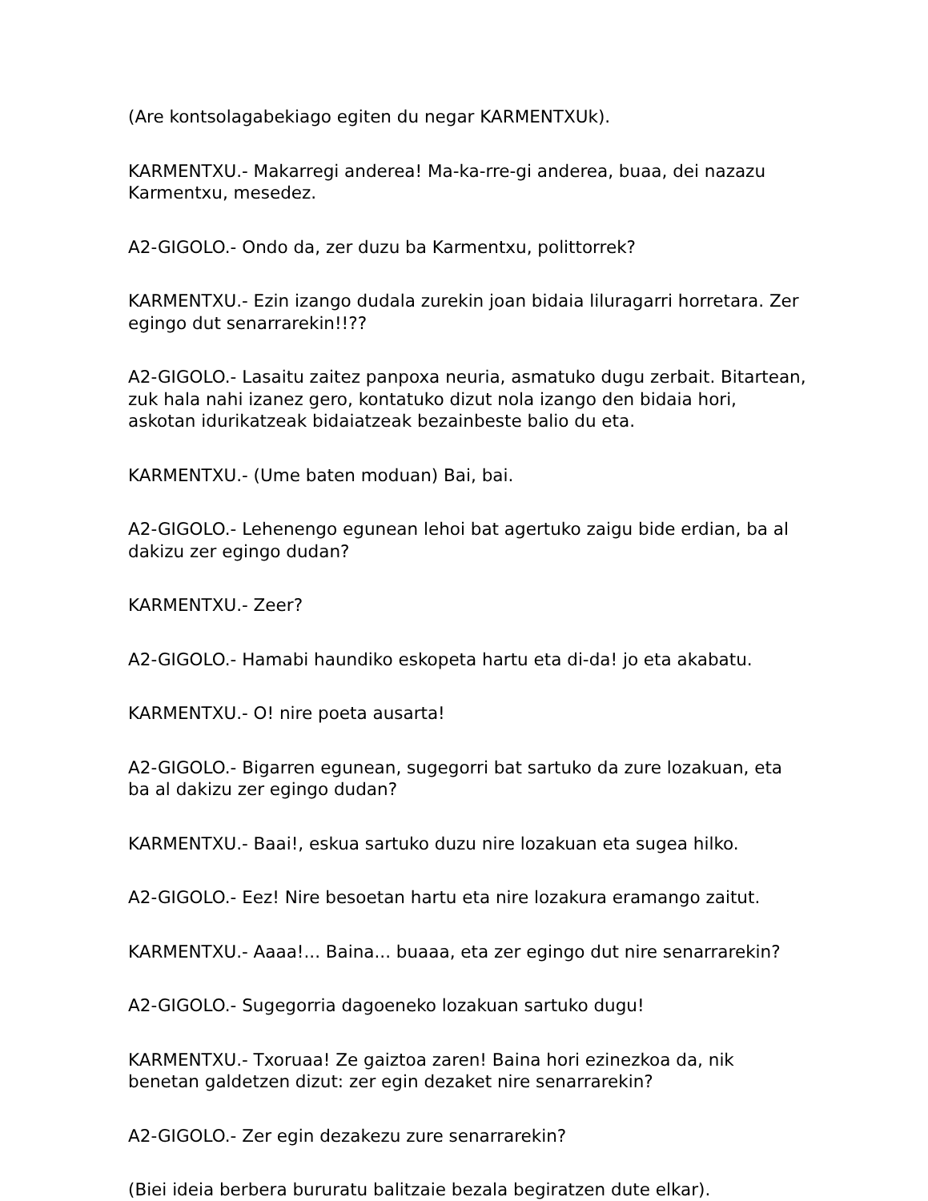(Are kontsolagabekiago egiten du negar KARMENTXUk).
KARMENTXU.- Makarregi anderea! Ma-ka-rre-gi anderea, buaa, dei nazazu Karmentxu, mesedez.
A2-GIGOLO.- Ondo da, zer duzu ba Karmentxu, polittorrek?
KARMENTXU.- Ezin izango dudala zurekin joan bidaia liluragarri horretara. Zer egingo dut senarrarekin!!??
A2-GIGOLO.- Lasaitu zaitez panpoxa neuria, asmatuko dugu zerbait. Bitartean, zuk hala nahi izanez gero, kontatuko dizut nola izango den bidaia hori, askotan idurikatzeak bidaiatzeak bezainbeste balio du eta.
KARMENTXU.- (Ume baten moduan) Bai, bai.
A2-GIGOLO.- Lehenengo egunean lehoi bat agertuko zaigu bide erdian, ba al dakizu zer egingo dudan?
KARMENTXU.- Zeer?
A2-GIGOLO.- Hamabi haundiko eskopeta hartu eta di-da! jo eta akabatu.
KARMENTXU.- O! nire poeta ausarta!
A2-GIGOLO.- Bigarren egunean, sugegorri bat sartuko da zure lozakuan, eta ba al dakizu zer egingo dudan?
KARMENTXU.- Baai!, eskua sartuko duzu nire lozakuan eta sugea hilko.
A2-GIGOLO.- Eez! Nire besoetan hartu eta nire lozakura eramango zaitut.
KARMENTXU.- Aaaa!... Baina... buaaa, eta zer egingo dut nire senarrarekin?
A2-GIGOLO.- Sugegorria dagoeneko lozakuan sartuko dugu!
KARMENTXU.- Txoruaa! Ze gaiztoa zaren! Baina hori ezinezkoa da, nik benetan galdetzen dizut: zer egin dezaket nire senarrarekin?
A2-GIGOLO.- Zer egin dezakezu zure senarrarekin?
(Biei ideia berbera bururatu balitzaie bezala begiratzen dute elkar).